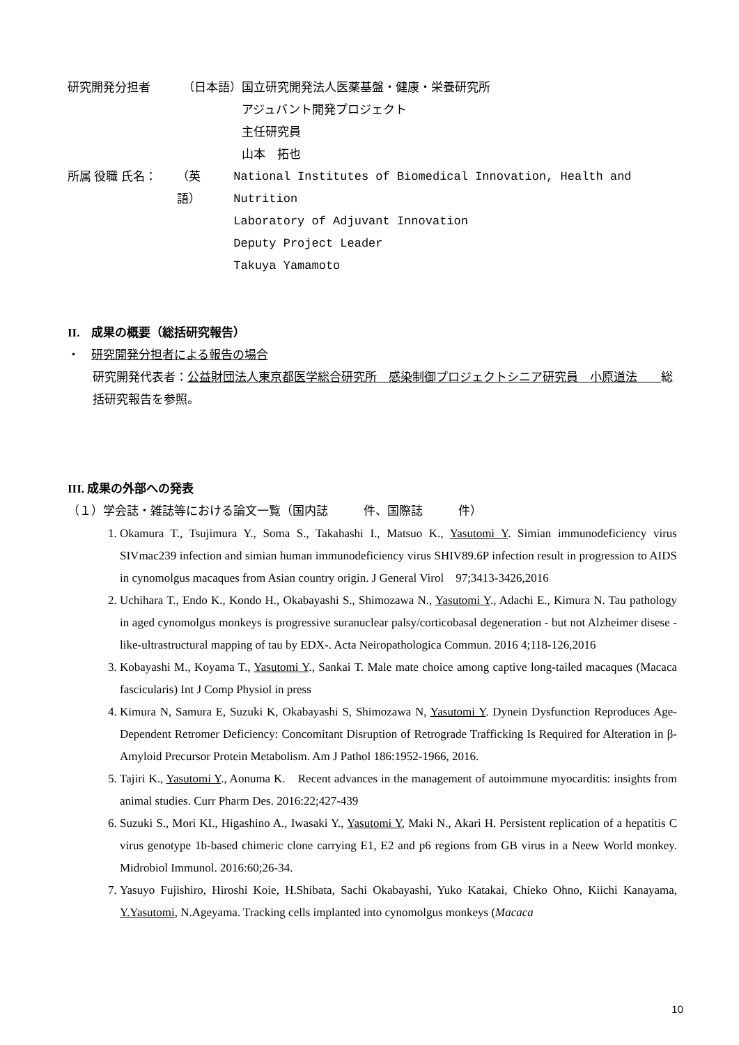研究開発分担者 （日本語） 国立研究開発法人医薬基盤・健康・栄養研究所
アジュバント開発プロジェクト
主任研究員
山本　拓也
所属 役職 氏名： （英　語） National Institutes of Biomedical Innovation, Health and Nutrition
Laboratory of Adjuvant Innovation
Deputy Project Leader
Takuya Yamamoto
II.　成果の概要（総括研究報告）
・　研究開発分担者による報告の場合
研究開発代表者：公益財団法人東京都医学総合研究所　感染制御プロジェクトシニア研究員　小原道法　　総括研究報告を参照。
III. 成果の外部への発表
（１）学会誌・雑誌等における論文一覧（国内誌　　　件、国際誌　　　件）
1. Okamura T., Tsujimura Y., Soma S., Takahashi I., Matsuo K., Yasutomi Y. Simian immunodeficiency virus SIVmac239 infection and simian human immunodeficiency virus SHIV89.6P infection result in progression to AIDS in cynomolgus macaques from Asian country origin. J General Virol　97;3413-3426,2016
2. Uchihara T., Endo K., Kondo H., Okabayashi S., Shimozawa N., Yasutomi Y., Adachi E., Kimura N. Tau pathology in aged cynomolgus monkeys is progressive suranuclear palsy/corticobasal degeneration - but not Alzheimer disese -like-ultrastructural mapping of tau by EDX-. Acta Neiropathologica Commun. 2016 4;118-126,2016
3. Kobayashi M., Koyama T., Yasutomi Y., Sankai T. Male mate choice among captive long-tailed macaques (Macaca fascicularis) Int J Comp Physiol in press
4. Kimura N, Samura E, Suzuki K, Okabayashi S, Shimozawa N, Yasutomi Y. Dynein Dysfunction Reproduces Age-Dependent Retromer Deficiency: Concomitant Disruption of Retrograde Trafficking Is Required for Alteration in β-Amyloid Precursor Protein Metabolism. Am J Pathol 186:1952-1966, 2016.
5. Tajiri K., Yasutomi Y., Aonuma K.　Recent advances in the management of autoimmune myocarditis: insights from animal studies. Curr Pharm Des. 2016:22;427-439
6. Suzuki S., Mori KI., Higashino A., Iwasaki Y., Yasutomi Y, Maki N., Akari H. Persistent replication of a hepatitis C virus genotype 1b-based chimeric clone carrying E1, E2 and p6 regions from GB virus in a Neew World monkey. Midrobiol Immunol. 2016:60;26-34.
7. Yasuyo Fujishiro, Hiroshi Koie, H.Shibata, Sachi Okabayashi, Yuko Katakai, Chieko Ohno, Kiichi Kanayama, Y.Yasutomi, N.Ageyama. Tracking cells implanted into cynomolgus monkeys (Macaca
10